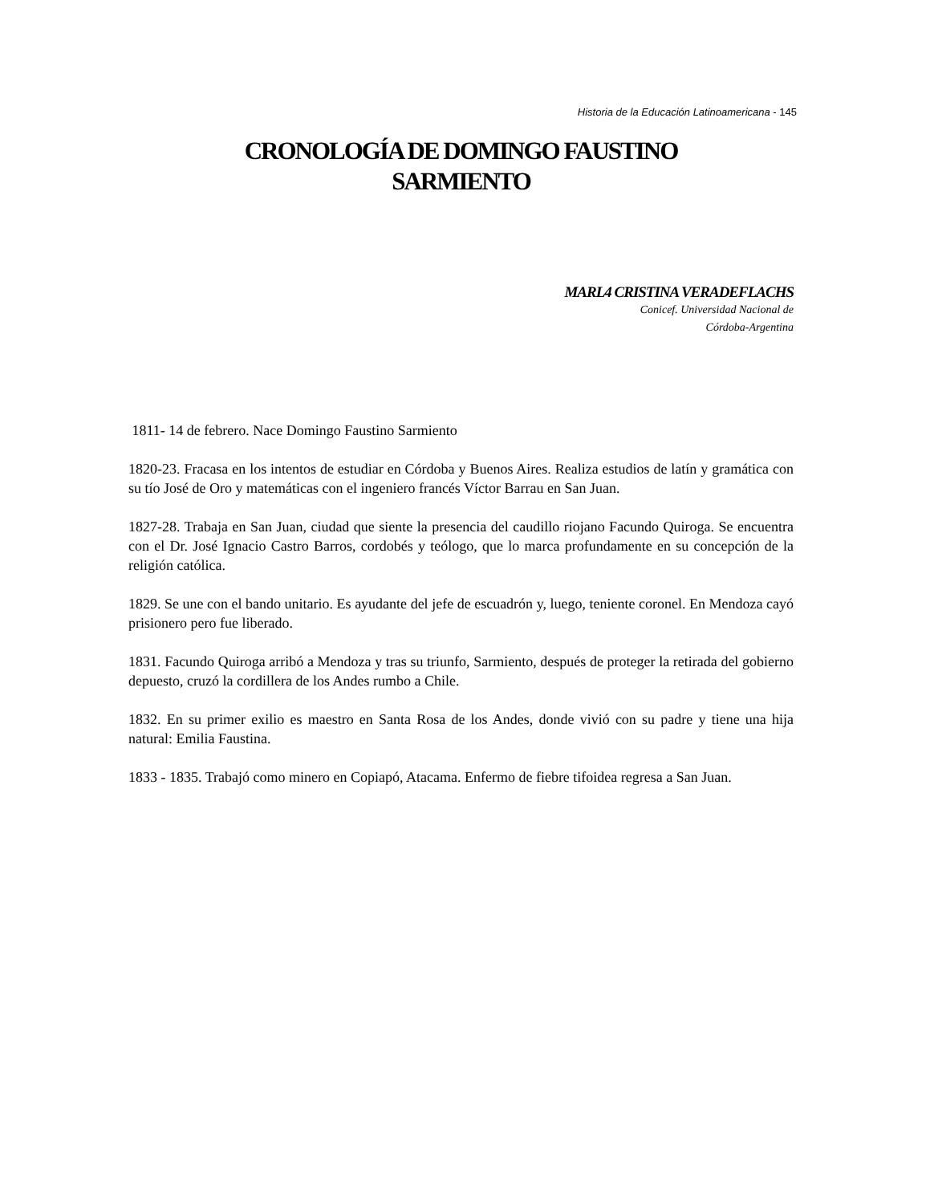Historia de la Educación Latinoamericana - 145
CRONOLOGÍA DE DOMINGO FAUSTINO
SARMIENTO
MARL4 CRISTINA VERADEFLACHS
Conicef. Universidad Nacional de
Córdoba-Argentina
1811- 14 de febrero. Nace Domingo Faustino Sarmiento
1820-23. Fracasa en los intentos de estudiar en Córdoba y Buenos Aires. Realiza estudios de latín y gramática con su tío José de Oro y matemáticas con el ingeniero francés Víctor Barrau en San Juan.
1827-28. Trabaja en San Juan, ciudad que siente la presencia del caudillo riojano Facundo Quiroga. Se encuentra con el Dr. José Ignacio Castro Barros, cordobés y teólogo, que lo marca profundamente en su concepción de la religión católica.
1829. Se une con el bando unitario. Es ayudante del jefe de escuadrón y, luego, teniente coronel. En Mendoza cayó prisionero pero fue liberado.
1831. Facundo Quiroga arribó a Mendoza y tras su triunfo, Sarmiento, después de proteger la retirada del gobierno depuesto, cruzó la cordillera de los Andes rumbo a Chile.
1832. En su primer exilio es maestro en Santa Rosa de los Andes, donde vivió con su padre y tiene una hija natural: Emilia Faustina.
1833 - 1835. Trabajó como minero en Copiapó, Atacama. Enfermo de fiebre tifoidea regresa a San Juan.